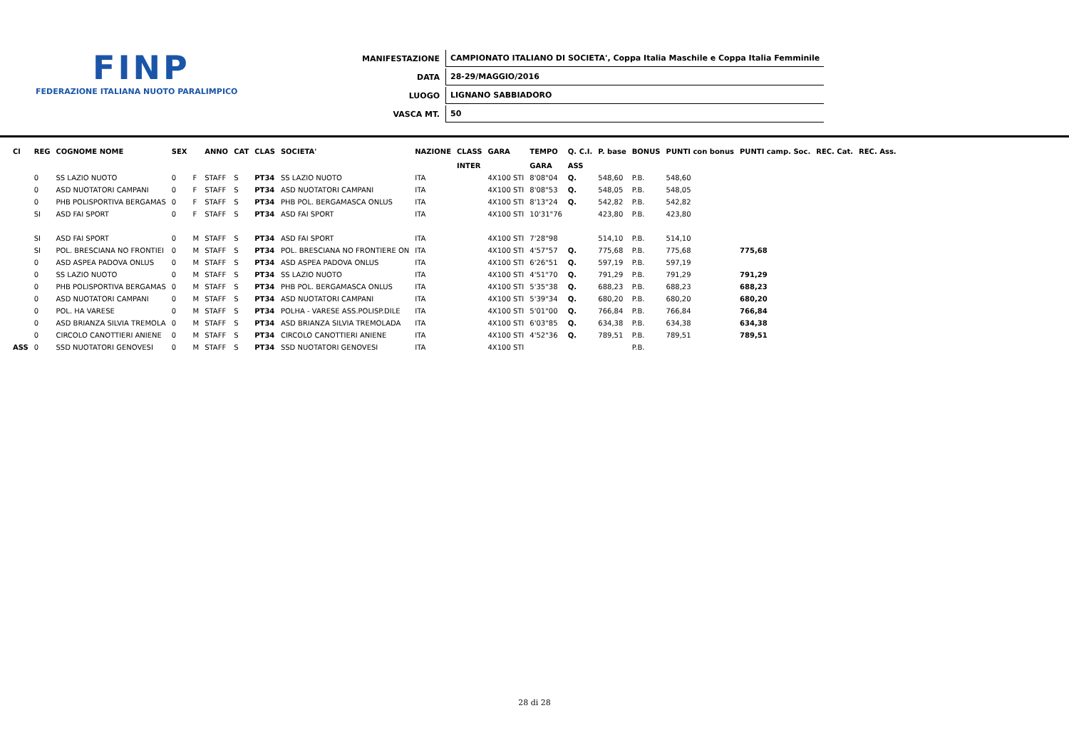FINP
FEDERAZIONE ITALIANA NUOTO PARALIMPICO
| MANIFESTAZIONE | CAMPIONATO ITALIANO DI SOCIETA', Coppa Italia Maschile e Coppa Italia Femminile |
| DATA | 28-29/MAGGIO/2016 |
| LUOGO | LIGNANO SABBIADORO |
| VASCA MT. | 50 |
| Cl | REG | COGNOME NOME | SEX | | ANNO | CAT | CLAS | SOCIETA' | NAZIONE | CLASS | GARA | TEMPO | Q. C.I. | P. base | BONUS | PUNTI con bonus | PUNTI camp. Soc. | REC. Cat. | REC. Ass. |
| --- | --- | --- | --- | --- | --- | --- | --- | --- | --- | --- | --- | --- | --- | --- | --- | --- | --- | --- | --- |
| | | | | | | | | | | INTER | | GARA | ASS | | | | | | |
| | 0 | SS LAZIO NUOTO | 0 | F | STAFF | S | PT34 | SS LAZIO NUOTO | ITA | | 4X100 STI | 8'08"04 | Q. | 548,60 | P.B. | 548,60 | | | |
| | 0 | ASD NUOTATORI CAMPANI | 0 | F | STAFF | S | PT34 | ASD NUOTATORI CAMPANI | ITA | | 4X100 STI | 8'08"53 | Q. | 548,05 | P.B. | 548,05 | | | |
| | 0 | PHB POLISPORTIVA BERGAMAS | 0 | F | STAFF | S | PT34 | PHB POL. BERGAMASCA ONLUS | ITA | | 4X100 STI | 8'13"24 | Q. | 542,82 | P.B. | 542,82 | | | |
| | SI | ASD FAI SPORT | 0 | F | STAFF | S | PT34 | ASD FAI SPORT | ITA | | 4X100 STI | 10'31"76 | | 423,80 | P.B. | 423,80 | | | |
| | SI | ASD FAI SPORT | 0 | M | STAFF | S | PT34 | ASD FAI SPORT | ITA | | 4X100 STI | 7'28"98 | | 514,10 | P.B. | 514,10 | | | |
| | SI | POL. BRESCIANA NO FRONTIEI | 0 | M | STAFF | S | PT34 | POL. BRESCIANA NO FRONTIERE ON | ITA | | 4X100 STI | 4'57"57 | Q. | 775,68 | P.B. | 775,68 | 775,68 | | |
| | 0 | ASD ASPEA PADOVA ONLUS | 0 | M | STAFF | S | PT34 | ASD ASPEA PADOVA ONLUS | ITA | | 4X100 STI | 6'26"51 | Q. | 597,19 | P.B. | 597,19 | | | |
| | 0 | SS LAZIO NUOTO | 0 | M | STAFF | S | PT34 | SS LAZIO NUOTO | ITA | | 4X100 STI | 4'51"70 | Q. | 791,29 | P.B. | 791,29 | 791,29 | | |
| | 0 | PHB POLISPORTIVA BERGAMAS | 0 | M | STAFF | S | PT34 | PHB POL. BERGAMASCA ONLUS | ITA | | 4X100 STI | 5'35"38 | Q. | 688,23 | P.B. | 688,23 | 688,23 | | |
| | 0 | ASD NUOTATORI CAMPANI | 0 | M | STAFF | S | PT34 | ASD NUOTATORI CAMPANI | ITA | | 4X100 STI | 5'39"34 | Q. | 680,20 | P.B. | 680,20 | 680,20 | | |
| | 0 | POL. HA VARESE | 0 | M | STAFF | S | PT34 | POLHA - VARESE ASS.POLISP.DILE | ITA | | 4X100 STI | 5'01"00 | Q. | 766,84 | P.B. | 766,84 | 766,84 | | |
| | 0 | ASD BRIANZA SILVIA TREMOLA | 0 | M | STAFF | S | PT34 | ASD BRIANZA SILVIA TREMOLADA | ITA | | 4X100 STI | 6'03"85 | Q. | 634,38 | P.B. | 634,38 | 634,38 | | |
| | 0 | CIRCOLO CANOTTIERI ANIENE | 0 | M | STAFF | S | PT34 | CIRCOLO CANOTTIERI ANIENE | ITA | | 4X100 STI | 4'52"36 | Q. | 789,51 | P.B. | 789,51 | 789,51 | | |
| ASS | 0 | SSD NUOTATORI GENOVESI | 0 | M | STAFF | S | PT34 | SSD NUOTATORI GENOVESI | ITA | | 4X100 STI | | | | P.B. | | | | |
28 di 28